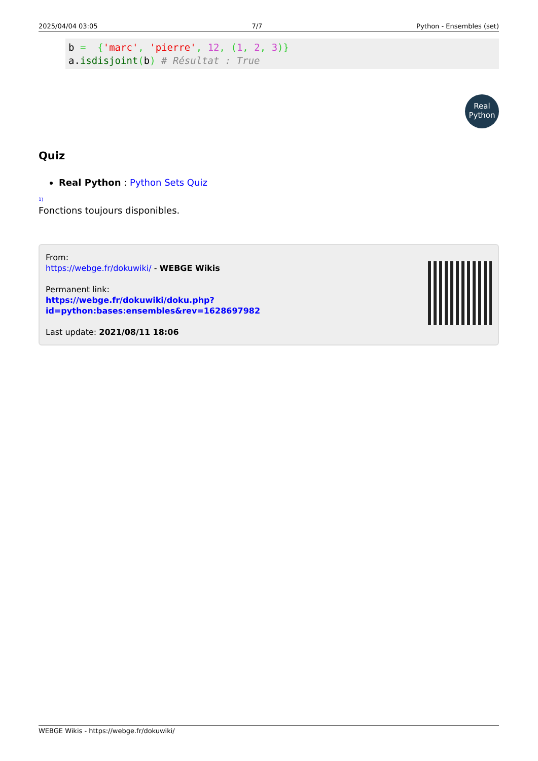2025/04/04 03:05 7/7 Python - Ensembles (set)
b =  {'marc', 'pierre', 12, (1, 2, 3)}
a.isdisjoint(b) # Résultat : True
Real
Python
Quiz
Real Python : Python Sets Quiz
1)
Fonctions toujours disponibles.
From:
https://webge.fr/dokuwiki/ - WEBGE Wikis
Permanent link:
https://webge.fr/dokuwiki/doku.php?id=python:bases:ensembles&rev=1628697982
Last update: 2021/08/11 18:06
WEBGE Wikis - https://webge.fr/dokuwiki/